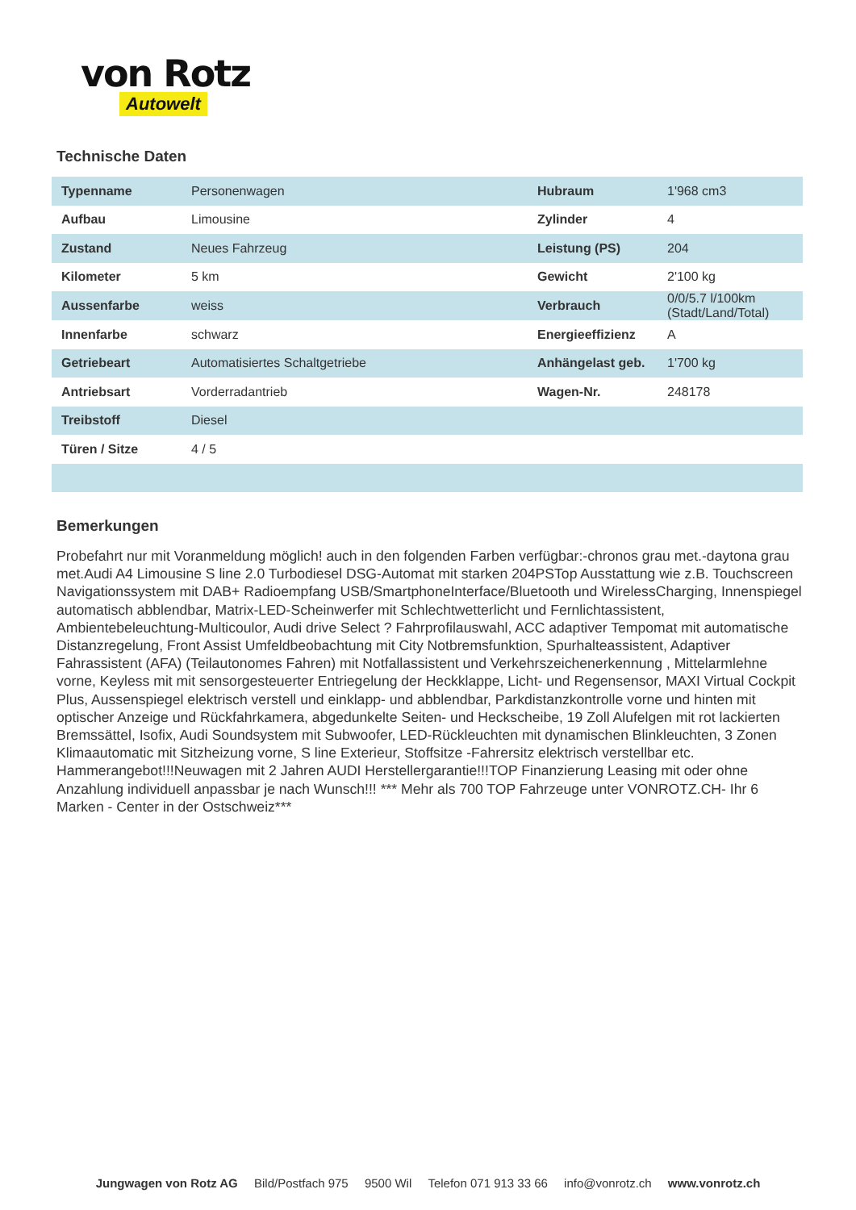von Rotz
Autowelt
Technische Daten
| Typenname | Personenwagen | Hubraum | 1'968 cm3 |
| Aufbau | Limousine | Zylinder | 4 |
| Zustand | Neues Fahrzeug | Leistung (PS) | 204 |
| Kilometer | 5 km | Gewicht | 2'100 kg |
| Aussenfarbe | weiss | Verbrauch | 0/0/5.7 l/100km (Stadt/Land/Total) |
| Innenfarbe | schwarz | Energieeffizienz | A |
| Getriebeart | Automatisiertes Schaltgetriebe | Anhängelast geb. | 1'700 kg |
| Antriebsart | Vorderradantrieb | Wagen-Nr. | 248178 |
| Treibstoff | Diesel | | |
| Türen / Sitze | 4 / 5 | | |
Bemerkungen
Probefahrt nur mit Voranmeldung möglich! auch in den folgenden Farben verfügbar:-chronos grau met.-daytona grau met.Audi A4 Limousine S line 2.0 Turbodiesel DSG-Automat mit starken 204PSTop Ausstattung wie z.B. Touchscreen Navigationssystem mit DAB+ Radioempfang USB/SmartphoneInterface/Bluetooth und WirelessCharging, Innenspiegel automatisch abblendbar, Matrix-LED-Scheinwerfer mit Schlechtwetterlicht und Fernlichtassistent, Ambientebeleuchtung-Multicoulor, Audi drive Select ? Fahrprofilauswahl, ACC adaptiver Tempomat mit automatische Distanzregelung, Front Assist Umfeldbeobachtung mit City Notbremsfunktion, Spurhalteassistent, Adaptiver Fahrassistent (AFA) (Teilautonomes Fahren) mit Notfallassistent und Verkehrszeichenerkennung , Mittelarmlehne vorne, Keyless mit mit sensorgesteuerter Entriegelung der Heckklappe, Licht- und Regensensor, MAXI Virtual Cockpit Plus, Aussenspiegel elektrisch verstell und einklapp- und abblendbar, Parkdistanzkontrolle vorne und hinten mit optischer Anzeige und Rückfahrkamera, abgedunkelte Seiten- und Heckscheibe, 19 Zoll Alufelgen mit rot lackierten Bremssättel, Isofix, Audi Soundsystem mit Subwoofer, LED-Rückleuchten mit dynamischen Blinkleuchten, 3 Zonen Klimaautomatic mit Sitzheizung vorne, S line Exterieur, Stoffsitze -Fahrersitz elektrisch verstellbar etc. Hammerangebot!!!Neuwagen mit 2 Jahren AUDI Herstellergarantie!!!TOP Finanzierung Leasing mit oder ohne Anzahlung individuell anpassbar je nach Wunsch!!! *** Mehr als 700 TOP Fahrzeuge unter VONROTZ.CH- Ihr 6 Marken - Center in der Ostschweiz***
Jungwagen von Rotz AG Bild/Postfach 975 9500 Wil Telefon 071 913 33 66 info@vonrotz.ch www.vonrotz.ch